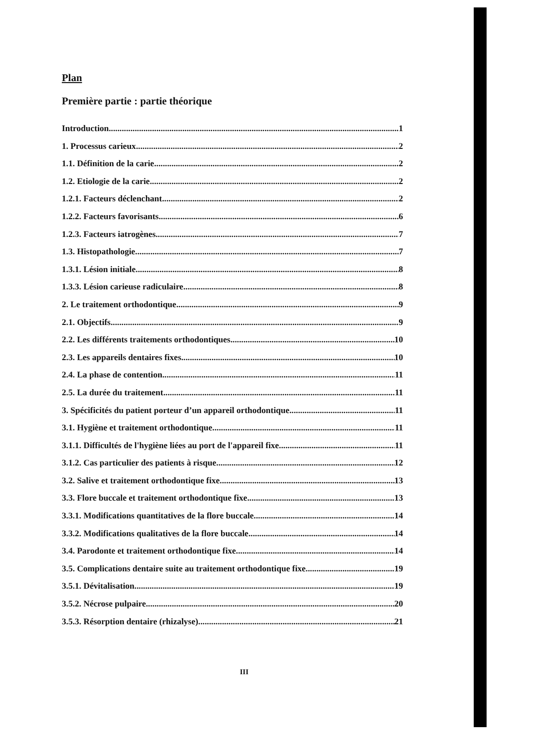Plan
Première partie : partie théorique
Introduction 1
1. Processus carieux 2
1.1. Définition de la carie 2
1.2. Etiologie de la carie 2
1.2.1. Facteurs déclenchant 2
1.2.2. Facteurs favorisants 6
1.2.3. Facteurs iatrogènes 7
1.3. Histopathologie 7
1.3.1. Lésion initiale 8
1.3.3. Lésion carieuse radiculaire 8
2. Le traitement orthodontique 9
2.1. Objectifs 9
2.2. Les différents traitements orthodontiques 10
2.3. Les appareils dentaires fixes 10
2.4. La phase de contention 11
2.5. La durée du traitement 11
3. Spécificités du patient porteur d’un appareil orthodontique 11
3.1. Hygiène et traitement orthodontique 11
3.1.1. Difficultés de l'hygiène liées au port de l'appareil fixe 11
3.1.2. Cas particulier des patients à risque 12
3.2. Salive et traitement orthodontique fixe 13
3.3. Flore buccale et traitement orthodontique fixe 13
3.3.1. Modifications quantitatives de la flore buccale 14
3.3.2. Modifications qualitatives de la flore buccale 14
3.4. Parodonte et traitement orthodontique fixe 14
3.5. Complications dentaire suite au traitement orthodontique fixe 19
3.5.1. Dévitalisation 19
3.5.2. Nécrose pulpaire 20
3.5.3. Résorption dentaire (rhizalyse) 21
III